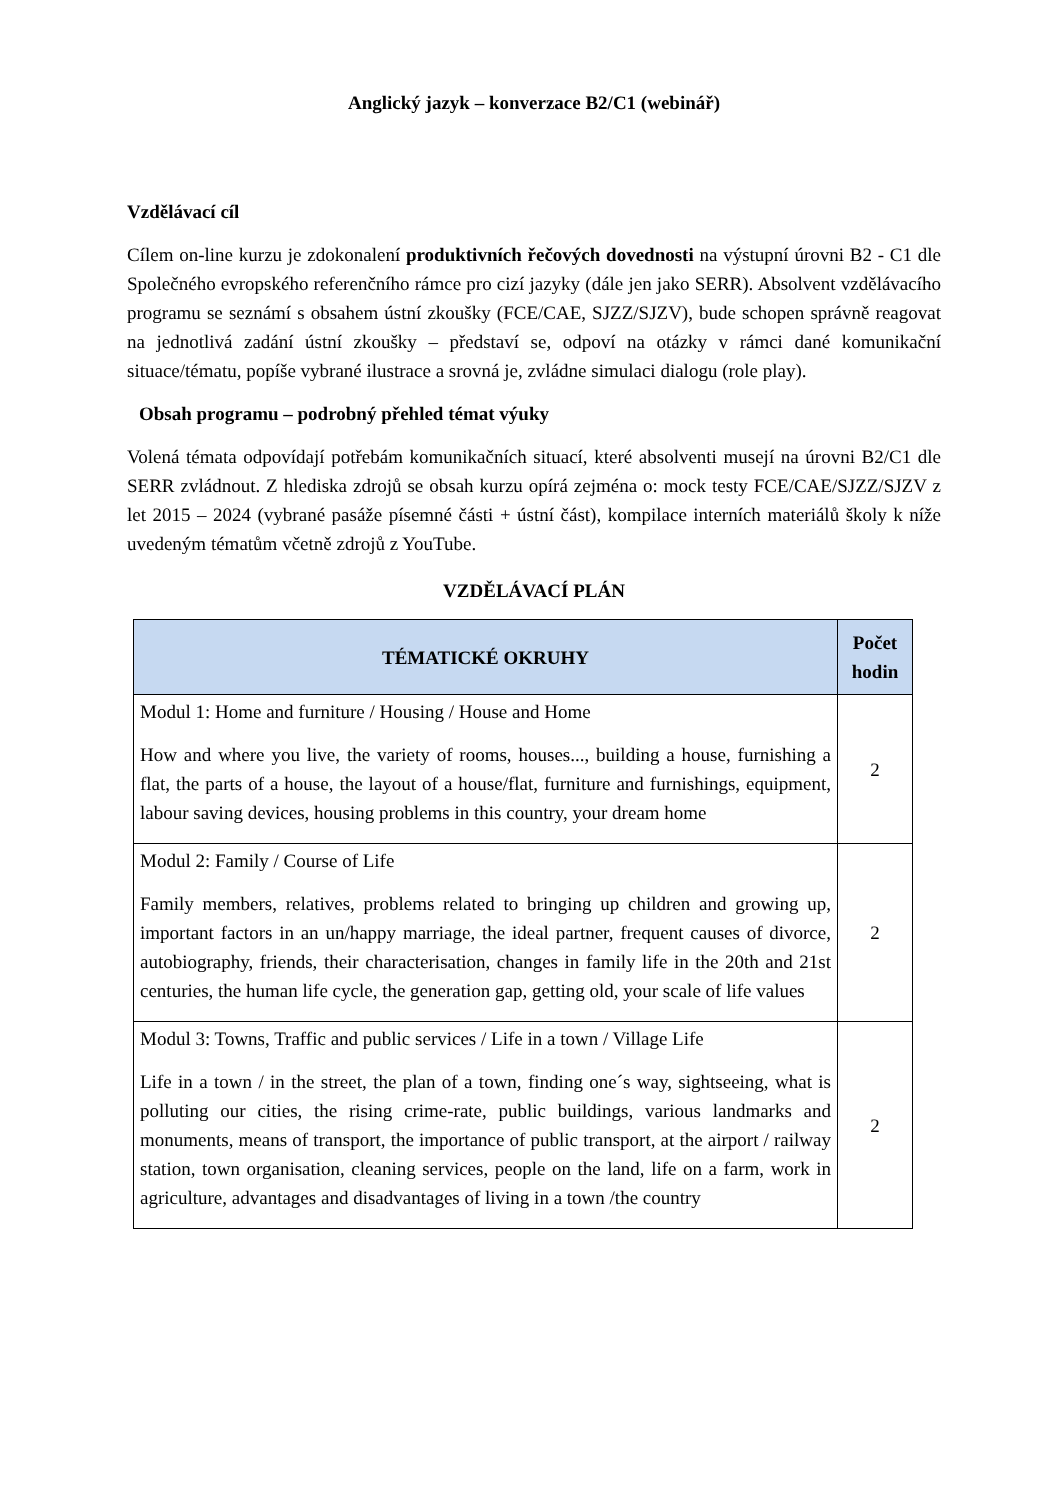Anglický jazyk – konverzace B2/C1 (webinář)
Vzdělávací cíl
Cílem on-line kurzu je zdokonalení produktivních řečových dovednosti na výstupní úrovni B2 - C1 dle Společného evropského referenčního rámce pro cizí jazyky (dále jen jako SERR). Absolvent vzdělávacího programu se seznámí s obsahem ústní zkoušky (FCE/CAE, SJZZ/SJZV), bude schopen správně reagovat na jednotlivá zadání ústní zkoušky – představí se, odpoví na otázky v rámci dané komunikační situace/tématu, popíše vybrané ilustrace a srovná je, zvládne simulaci dialogu (role play).
Obsah programu – podrobný přehled témat výuky
Volená témata odpovídají potřebám komunikačních situací, které absolventi musejí na úrovni B2/C1 dle SERR zvládnout. Z hlediska zdrojů se obsah kurzu opírá zejména o: mock testy FCE/CAE/SJZZ/SJZV z let 2015 – 2024 (vybrané pasáže písemné části + ústní část), kompilace interních materiálů školy k níže uvedeným tématům včetně zdrojů z YouTube.
VZDĚLÁVACÍ PLÁN
| TÉMATICKÉ OKRUHY | Počet hodin |
| --- | --- |
| Modul 1: Home and furniture / Housing / House and Home How and where you live, the variety of rooms, houses..., building a house, furnishing a flat, the parts of a house, the layout of a house/flat, furniture and furnishings, equipment, labour saving devices, housing problems in this country, your dream home | 2 |
| Modul 2: Family / Course of Life Family members, relatives, problems related to bringing up children and growing up, important factors in an un/happy marriage, the ideal partner, frequent causes of divorce, autobiography, friends, their characterisation, changes in family life in the 20th and 21st centuries, the human life cycle, the generation gap, getting old, your scale of life values | 2 |
| Modul 3: Towns, Traffic and public services / Life in a town / Village Life Life in a town / in the street, the plan of a town, finding one´s way, sightseeing, what is polluting our cities, the rising crime-rate, public buildings, various landmarks and monuments, means of transport, the importance of public transport, at the airport / railway station, town organisation, cleaning services, people on the land, life on a farm, work in agriculture, advantages and disadvantages of living in a town /the country | 2 |